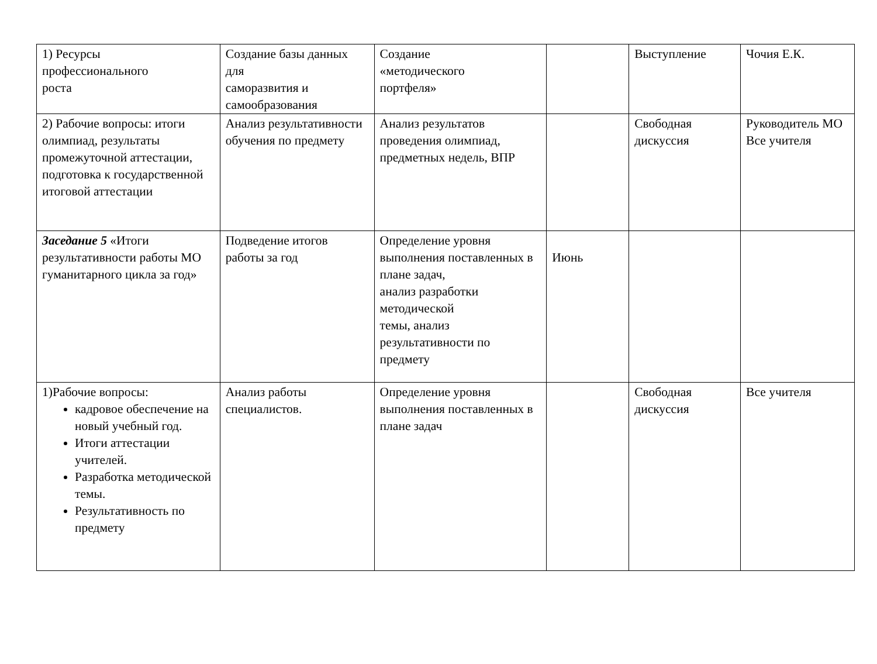| 1) Ресурсы профессионального роста | Создание базы данных для саморазвития и самообразования | Создание «методического портфеля» | | Выступление | Чочия Е.К. |
| 2) Рабочие вопросы: итоги олимпиад, результаты промежуточной аттестации, подготовка к государственной итоговой аттестации | Анализ результативности обучения по предмету | Анализ результатов проведения олимпиад, предметных недель, ВПР | | Свободная дискуссия | Руководитель МО Все учителя |
| Заседание 5 «Итоги результативности работы МО гуманитарного цикла за год» | Подведение итогов работы за год | Определение уровня выполнения поставленных в плане задач, анализ разработки методической темы, анализ результативности по предмету | Июнь | | |
| 1)Рабочие вопросы: кадровое обеспечение на новый учебный год. Итоги аттестации учителей. Разработка методической темы. Результативность по предмету | Анализ работы специалистов. | Определение уровня выполнения поставленных в плане задач | | Свободная дискуссия | Все учителя |